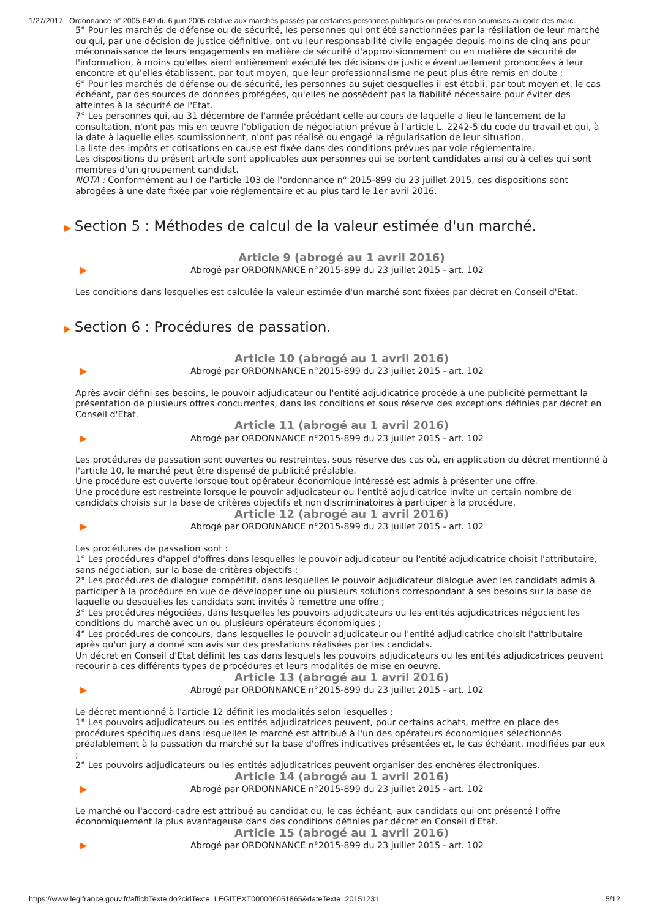1/27/2017 Ordonnance n° 2005-649 du 6 juin 2005 relative aux marchés passés par certaines personnes publiques ou privées non soumises au code des marc…
5° Pour les marchés de défense ou de sécurité, les personnes qui ont été sanctionnées par la résiliation de leur marché ou qui, par une décision de justice définitive, ont vu leur responsabilité civile engagée depuis moins de cinq ans pour méconnaissance de leurs engagements en matière de sécurité d'approvisionnement ou en matière de sécurité de l'information, à moins qu'elles aient entièrement exécuté les décisions de justice éventuellement prononcées à leur encontre et qu'elles établissent, par tout moyen, que leur professionnalisme ne peut plus être remis en doute ;
6° Pour les marchés de défense ou de sécurité, les personnes au sujet desquelles il est établi, par tout moyen et, le cas échéant, par des sources de données protégées, qu'elles ne possèdent pas la fiabilité nécessaire pour éviter des atteintes à la sécurité de l'Etat.
7° Les personnes qui, au 31 décembre de l'année précédant celle au cours de laquelle a lieu le lancement de la consultation, n'ont pas mis en œuvre l'obligation de négociation prévue à l'article L. 2242-5 du code du travail et qui, à la date à laquelle elles soumissionnent, n'ont pas réalisé ou engagé la régularisation de leur situation.
La liste des impôts et cotisations en cause est fixée dans des conditions prévues par voie réglementaire.
Les dispositions du présent article sont applicables aux personnes qui se portent candidates ainsi qu'à celles qui sont membres d'un groupement candidat.
NOTA : Conformément au I de l'article 103 de l'ordonnance n° 2015-899 du 23 juillet 2015, ces dispositions sont abrogées à une date fixée par voie réglementaire et au plus tard le 1er avril 2016.
▶ Section 5 : Méthodes de calcul de la valeur estimée d'un marché.
Article 9 (abrogé au 1 avril 2016)
▶ Abrogé par ORDONNANCE n°2015-899 du 23 juillet 2015 - art. 102
Les conditions dans lesquelles est calculée la valeur estimée d'un marché sont fixées par décret en Conseil d'Etat.
▶ Section 6 : Procédures de passation.
Article 10 (abrogé au 1 avril 2016)
▶ Abrogé par ORDONNANCE n°2015-899 du 23 juillet 2015 - art. 102
Après avoir défini ses besoins, le pouvoir adjudicateur ou l'entité adjudicatrice procède à une publicité permettant la présentation de plusieurs offres concurrentes, dans les conditions et sous réserve des exceptions définies par décret en Conseil d'Etat.
Article 11 (abrogé au 1 avril 2016)
▶ Abrogé par ORDONNANCE n°2015-899 du 23 juillet 2015 - art. 102
Les procédures de passation sont ouvertes ou restreintes, sous réserve des cas où, en application du décret mentionné à l'article 10, le marché peut être dispensé de publicité préalable.
Une procédure est ouverte lorsque tout opérateur économique intéressé est admis à présenter une offre.
Une procédure est restreinte lorsque le pouvoir adjudicateur ou l'entité adjudicatrice invite un certain nombre de candidats choisis sur la base de critères objectifs et non discriminatoires à participer à la procédure.
Article 12 (abrogé au 1 avril 2016)
▶ Abrogé par ORDONNANCE n°2015-899 du 23 juillet 2015 - art. 102
Les procédures de passation sont :
1° Les procédures d'appel d'offres dans lesquelles le pouvoir adjudicateur ou l'entité adjudicatrice choisit l'attributaire, sans négociation, sur la base de critères objectifs ;
2° Les procédures de dialogue compétitif, dans lesquelles le pouvoir adjudicateur dialogue avec les candidats admis à participer à la procédure en vue de développer une ou plusieurs solutions correspondant à ses besoins sur la base de laquelle ou desquelles les candidats sont invités à remettre une offre ;
3° Les procédures négociées, dans lesquelles les pouvoirs adjudicateurs ou les entités adjudicatrices négocient les conditions du marché avec un ou plusieurs opérateurs économiques ;
4° Les procédures de concours, dans lesquelles le pouvoir adjudicateur ou l'entité adjudicatrice choisit l'attributaire après qu'un jury a donné son avis sur des prestations réalisées par les candidats.
Un décret en Conseil d'Etat définit les cas dans lesquels les pouvoirs adjudicateurs ou les entités adjudicatrices peuvent recourir à ces différents types de procédures et leurs modalités de mise en oeuvre.
Article 13 (abrogé au 1 avril 2016)
▶ Abrogé par ORDONNANCE n°2015-899 du 23 juillet 2015 - art. 102
Le décret mentionné à l'article 12 définit les modalités selon lesquelles :
1° Les pouvoirs adjudicateurs ou les entités adjudicatrices peuvent, pour certains achats, mettre en place des procédures spécifiques dans lesquelles le marché est attribué à l'un des opérateurs économiques sélectionnés préalablement à la passation du marché sur la base d'offres indicatives présentées et, le cas échéant, modifiées par eux ;
2° Les pouvoirs adjudicateurs ou les entités adjudicatrices peuvent organiser des enchères électroniques.
Article 14 (abrogé au 1 avril 2016)
▶ Abrogé par ORDONNANCE n°2015-899 du 23 juillet 2015 - art. 102
Le marché ou l'accord-cadre est attribué au candidat ou, le cas échéant, aux candidats qui ont présenté l'offre économiquement la plus avantageuse dans des conditions définies par décret en Conseil d'Etat.
Article 15 (abrogé au 1 avril 2016)
▶ Abrogé par ORDONNANCE n°2015-899 du 23 juillet 2015 - art. 102
https://www.legifrance.gouv.fr/affichTexte.do?cidTexte=LEGITEXT000006051865&dateTexte=20151231 5/12